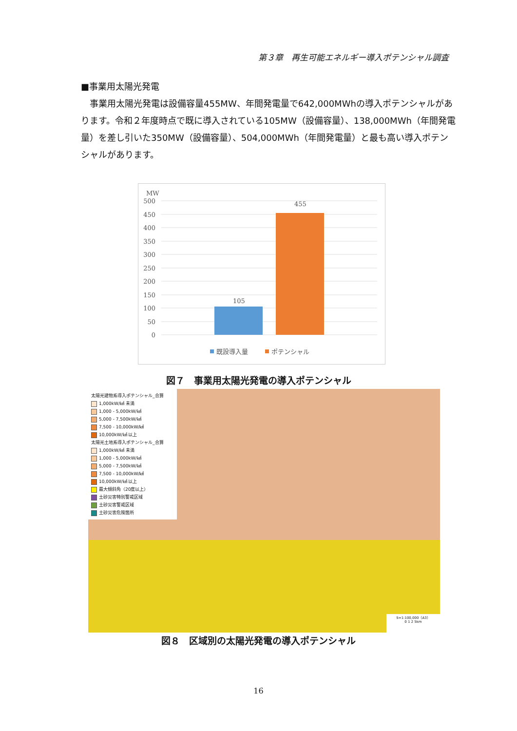第３章　再生可能エネルギー導入ポテンシャル調査
■事業用太陽光発電
　事業用太陽光発電は設備容量455MW、年間発電量で642,000MWhの導入ポテンシャルがあります。令和２年度時点で既に導入されている105MW（設備容量）、138,000MWh（年間発電量）を差し引いた350MW（設備容量）、504,000MWh（年間発電量）と最も高い導入ポテンシャルがあります。
MW
500
450
400
350
300
250
200
150
100
50
0
105
455
既設導入量
ポテンシャル
図７　事業用太陽光発電の導入ポテンシャル
太陽光建物系導入ポテンシャル_合算
1,000kW/㎢ 未満
1,000 - 5,000kW/㎢
5,000 - 7,500kW/㎢
7,500 - 10,000kW/㎢
10,000kW/㎢ 以上
太陽光土地系導入ポテンシャル_合算
1,000kW/㎢ 未満
1,000 - 5,000kW/㎢
5,000 - 7,500kW/㎢
7,500 - 10,000kW/㎢
10,000kW/㎢ 以上
最大傾斜角（20度以上）
土砂災害特別警戒区域
土砂災害警戒区域
土砂災害危険箇所
S=1:100,000（A3）
0 1 2 5km
図８　区域別の太陽光発電の導入ポテンシャル
16